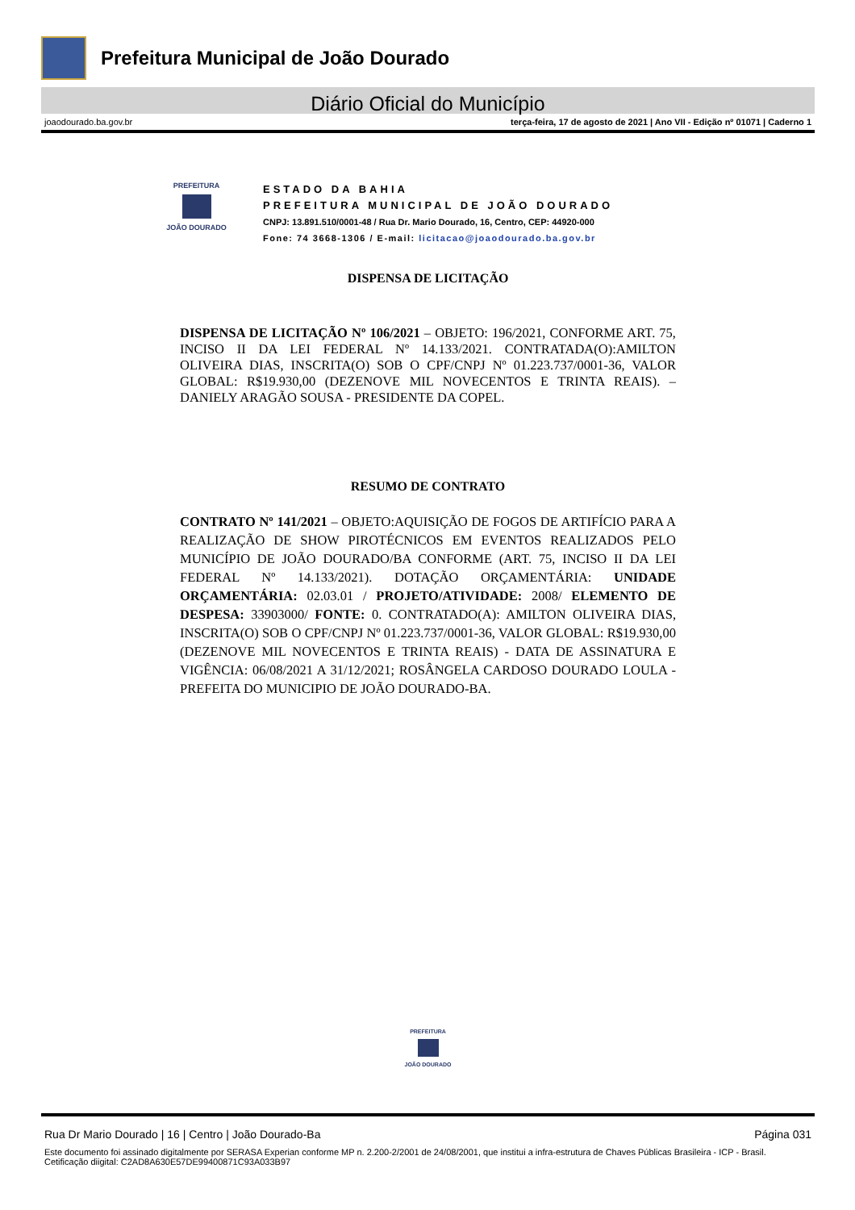Prefeitura Municipal de João Dourado
Diário Oficial do Município
joaodourado.ba.gov.br terça-feira, 17 de agosto de 2021 | Ano VII - Edição nº 01071 | Caderno 1
PREFEITURA
JOÃO DOURADO
ESTADO DA BAHIA
PREFEITURA MUNICIPAL DE JOÃO DOURADO
CNPJ: 13.891.510/0001-48 / Rua Dr. Mario Dourado, 16, Centro, CEP: 44920-000
Fone: 74 3668-1306 / E-mail: licitacao@joaodourado.ba.gov.br
DISPENSA DE LICITAÇÃO
DISPENSA DE LICITAÇÃO Nº 106/2021 – OBJETO: 196/2021, CONFORME ART. 75, INCISO II DA LEI FEDERAL Nº 14.133/2021. CONTRATADA(O):AMILTON OLIVEIRA DIAS, INSCRITA(O) SOB O CPF/CNPJ Nº 01.223.737/0001-36, VALOR GLOBAL: R$19.930,00 (DEZENOVE MIL NOVECENTOS E TRINTA REAIS). – DANIELY ARAGÃO SOUSA - PRESIDENTE DA COPEL.
RESUMO DE CONTRATO
CONTRATO Nº 141/2021 – OBJETO:AQUISIÇÃO DE FOGOS DE ARTIFÍCIO PARA A REALIZAÇÃO DE SHOW PIROTÉCNICOS EM EVENTOS REALIZADOS PELO MUNICÍPIO DE JOÃO DOURADO/BA CONFORME (ART. 75, INCISO II DA LEI FEDERAL Nº 14.133/2021). DOTAÇÃO ORÇAMENTÁRIA: UNIDADE ORÇAMENTÁRIA: 02.03.01 / PROJETO/ATIVIDADE: 2008/ ELEMENTO DE DESPESA: 33903000/ FONTE: 0. CONTRATADO(A): AMILTON OLIVEIRA DIAS, INSCRITA(O) SOB O CPF/CNPJ Nº 01.223.737/0001-36, VALOR GLOBAL: R$19.930,00 (DEZENOVE MIL NOVECENTOS E TRINTA REAIS) - DATA DE ASSINATURA E VIGÊNCIA: 06/08/2021 A 31/12/2021; ROSÂNGELA CARDOSO DOURADO LOULA - PREFEITA DO MUNICIPIO DE JOÃO DOURADO-BA.
PREFEITURA
JOÃO DOURADO
Rua Dr Mario Dourado | 16 | Centro | João Dourado-Ba Página 031
Este documento foi assinado digitalmente por SERASA Experian conforme MP n. 2.200-2/2001 de 24/08/2001, que institui a infra-estrutura de Chaves Públicas Brasileira - ICP - Brasil. Cetificação diigital: C2AD8A630E57DE99400871C93A033B97